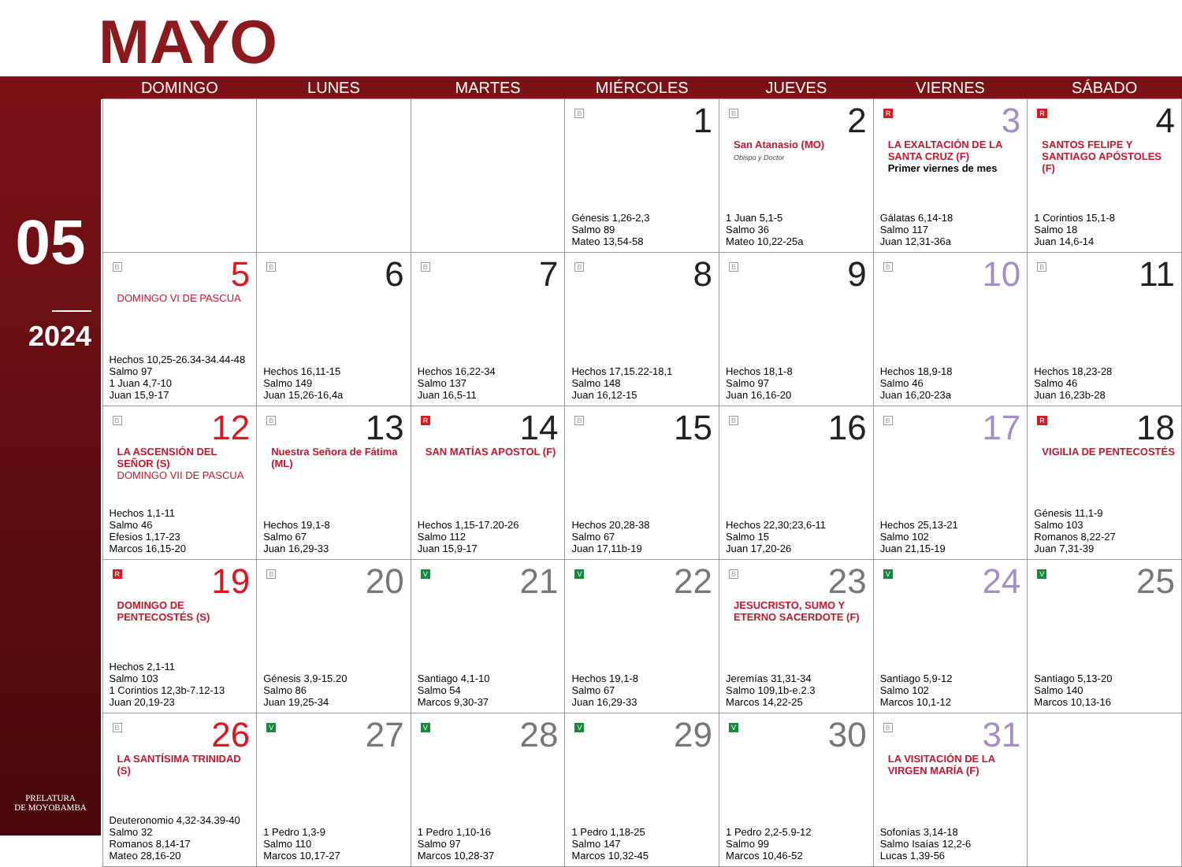MAYO
05
2024
PRELATURA
DE MOYOBAMBA
| | DOMINGO | LUNES | MARTES | MIÉRCOLES | JUEVES | VIERNES | SÁBADO |
| --- | --- | --- | --- | --- | --- | --- | --- |
| | | | | B 1 Génesis 1,26-2,3 Salmo 89 Mateo 13,54-58 | B 2 San Atanasio (MO) Obispo y Doctor 1 Juan 5,1-5 Salmo 36 Mateo 10,22-25a | R 3 LA EXALTACIÓN DE LA SANTA CRUZ (F) Primer viernes de mes Gálatas 6,14-18 Salmo 117 Juan 12,31-36a | R 4 SANTOS FELIPE Y SANTIAGO APÓSTOLES (F) 1 Corintios 15,1-8 Salmo 18 Juan 14,6-14 |
| | B 5 DOMINGO VI DE PASCUA Hechos 10,25-26.34-34.44-48 Salmo 97 1 Juan 4,7-10 Juan 15,9-17 | B 6 Hechos 16,11-15 Salmo 149 Juan 15,26-16,4a | B 7 Hechos 16,22-34 Salmo 137 Juan 16,5-11 | B 8 Hechos 17,15.22-18,1 Salmo 148 Juan 16,12-15 | B 9 Hechos 18,1-8 Salmo 97 Juan 16,16-20 | B 10 Hechos 18,9-18 Salmo 46 Juan 16,20-23a | B 11 Hechos 18,23-28 Salmo 46 Juan 16,23b-28 |
| | B 12 LA ASCENSIÓN DEL SEÑOR (S) DOMINGO VII DE PASCUA Hechos 1,1-11 Salmo 46 Efesios 1,17-23 Marcos 16,15-20 | B 13 Nuestra Señora de Fátima (ML) Hechos 19,1-8 Salmo 67 Juan 16,29-33 | R 14 SAN MATÍAS APOSTOL (F) Hechos 1,15-17.20-26 Salmo 112 Juan 15,9-17 | B 15 Hechos 20,28-38 Salmo 67 Juan 17,11b-19 | B 16 Hechos 22,30;23,6-11 Salmo 15 Juan 17,20-26 | B 17 Hechos 25,13-21 Salmo 102 Juan 21,15-19 | R 18 VIGILIA DE PENTECOSTÉS Génesis 11,1-9 Salmo 103 Romanos 8,22-27 Juan 7,31-39 |
| | R 19 DOMINGO DE PENTECOSTÉS (S) Hechos 2,1-11 Salmo 103 1 Corintios 12,3b-7.12-13 Juan 20,19-23 | B 20 Génesis 3,9-15.20 Salmo 86 Juan 19,25-34 | V 21 Santiago 4,1-10 Salmo 54 Marcos 9,30-37 | V 22 Hechos 19,1-8 Salmo 67 Juan 16,29-33 | B 23 JESUCRISTO, SUMO Y ETERNO SACERDOTE (F) Jeremías 31,31-34 Salmo 109,1b-e.2.3 Marcos 14,22-25 | V 24 Santiago 5,9-12 Salmo 102 Marcos 10,1-12 | V 25 Santiago 5,13-20 Salmo 140 Marcos 10,13-16 |
| | B 26 LA SANTÍSIMA TRINIDAD (S) Deuteronomio 4,32-34.39-40 Salmo 32 Romanos 8,14-17 Mateo 28,16-20 | V 27 1 Pedro 1,3-9 Salmo 110 Marcos 10,17-27 | V 28 1 Pedro 1,10-16 Salmo 97 Marcos 10,28-37 | V 29 1 Pedro 1,18-25 Salmo 147 Marcos 10,32-45 | V 30 1 Pedro 2,2-5.9-12 Salmo 99 Marcos 10,46-52 | B 31 LA VISITACIÓN DE LA VIRGEN MARÍA (F) Sofonías 3,14-18 Salmo Isaías 12,2-6 Lucas 1,39-56 | |